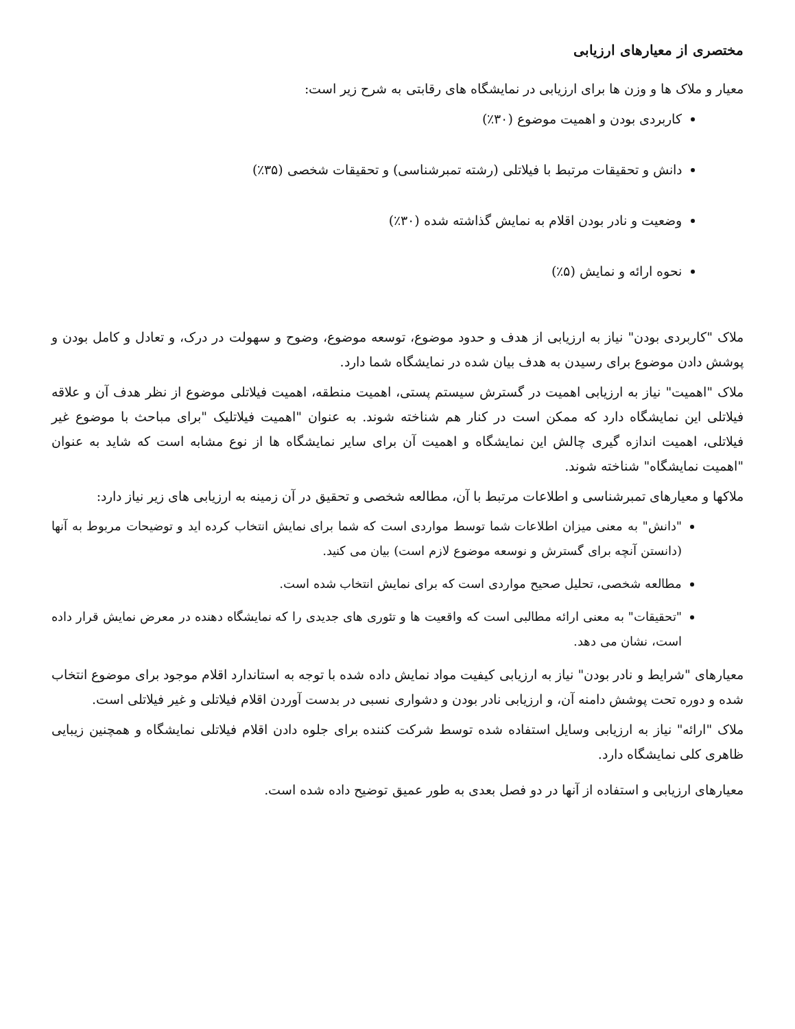مختصری از معیارهای ارزیابی
معیار و ملاک ها و وزن ها برای ارزیابی در نمایشگاه های رقابتی به شرح زیر است:
کاربردی بودن و اهمیت موضوع (۳۰٪)
دانش و تحقیقات مرتبط با فیلاتلی (رشته تمبرشناسی) و تحقیقات شخصی (۳۵٪)
وضعیت و نادر بودن اقلام به نمایش گذاشته شده (۳۰٪)
نحوه ارائه و نمایش (۵٪)
ملاک "کاربردی بودن" نیاز به ارزیابی از هدف و حدود موضوع، توسعه موضوع، وضوح و سهولت در درک، و تعادل و کامل بودن و پوشش دادن موضوع برای رسیدن به هدف بیان شده در نمایشگاه شما دارد.
ملاک "اهمیت" نیاز به ارزیابی اهمیت در گسترش سیستم پستی، اهمیت منطقه، اهمیت فیلاتلی موضوع از نظر هدف آن و علاقه فیلاتلی این نمایشگاه دارد که ممکن است در کنار هم شناخته شوند. به عنوان "اهمیت فیلاتلیک "برای مباحث با موضوع غیر فیلاتلی، اهمیت اندازه گیری چالش این نمایشگاه و اهمیت آن برای سایر نمایشگاه ها از نوع مشابه است که شاید به عنوان "اهمیت نمایشگاه" شناخته شوند.
ملاکها و معیارهای تمبرشناسی و اطلاعات مرتبط با آن، مطالعه شخصی و تحقیق در آن زمینه به ارزیابی های زیر نیاز دارد:
"دانش" به معنی میزان اطلاعات شما توسط مواردی است که شما برای نمایش انتخاب کرده اید و توضیحات مربوط به آنها (دانستن آنچه برای گسترش و نوسعه موضوع لازم است) بیان می کنید.
مطالعه شخصی، تحلیل صحیح مواردی است که برای نمایش انتخاب شده است.
"تحقیقات" به معنی ارائه مطالبی است که واقعیت ها و تئوری های جدیدی را که نمایشگاه دهنده در معرض نمایش قرار داده است، نشان می دهد.
معیارهای "شرایط و نادر بودن" نیاز به ارزیابی کیفیت مواد نمایش داده شده با توجه به استاندارد اقلام موجود برای موضوع انتخاب شده و دوره تحت پوشش دامنه آن، و ارزیابی نادر بودن و دشواری نسبی در بدست آوردن اقلام فیلاتلی و غیر فیلاتلی است.
ملاک "ارائه" نیاز به ارزیابی وسایل استفاده شده توسط شرکت کننده برای جلوه دادن اقلام فیلاتلی نمایشگاه و همچنین زیبایی ظاهری کلی نمایشگاه دارد.
معیارهای ارزیابی و استفاده از آنها در دو فصل بعدی به طور عمیق توضیح داده شده است.